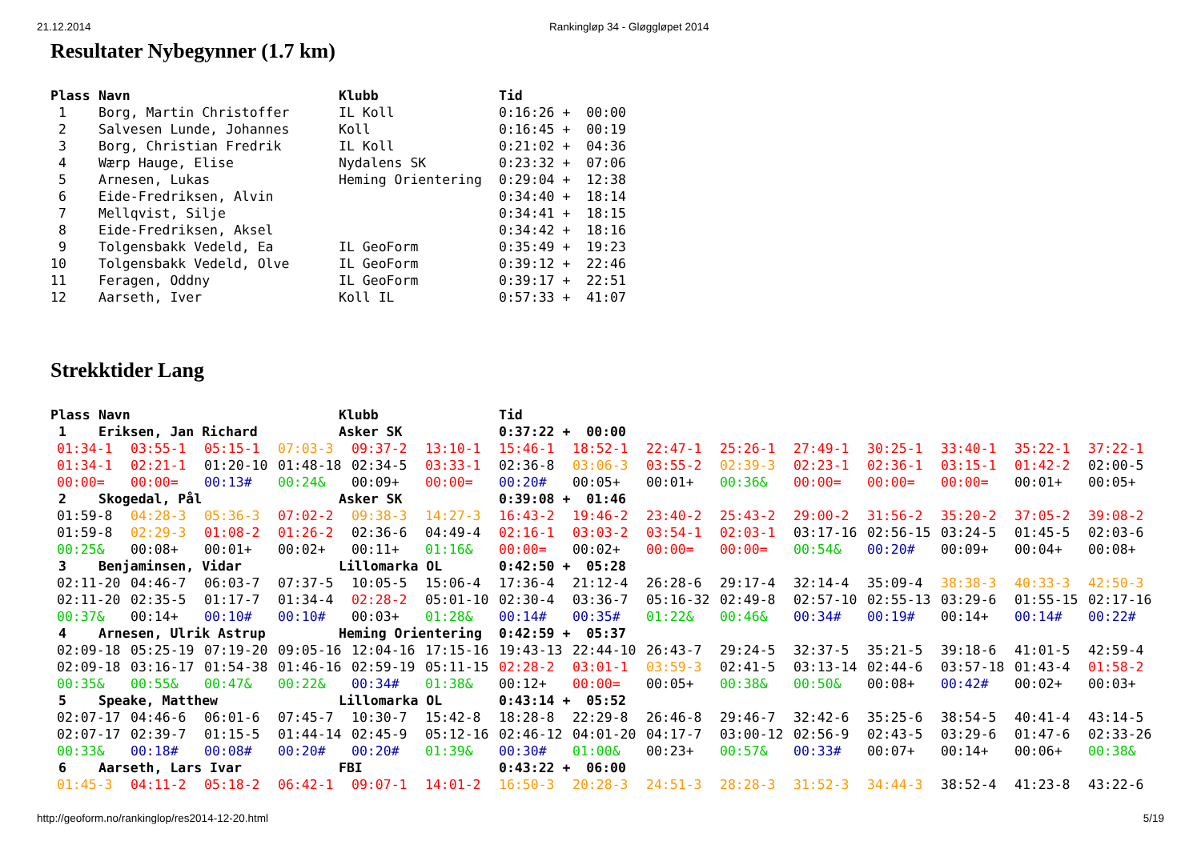21.12.2014 Rankingløp 34 - Gløggløpet 2014
Resultater Nybegynner (1.7 km)
| Plass | Navn | Klubb | Tid |
| --- | --- | --- | --- |
| 1 | Borg, Martin Christoffer | IL Koll | 0:16:26 + 00:00 |
| 2 | Salvesen Lunde, Johannes | Koll | 0:16:45 + 00:19 |
| 3 | Borg, Christian Fredrik | IL Koll | 0:21:02 + 04:36 |
| 4 | Wærp Hauge, Elise | Nydalens SK | 0:23:32 + 07:06 |
| 5 | Arnesen, Lukas | Heming Orientering | 0:29:04 + 12:38 |
| 6 | Eide-Fredriksen, Alvin | | 0:34:40 + 18:14 |
| 7 | Mellqvist, Silje | | 0:34:41 + 18:15 |
| 8 | Eide-Fredriksen, Aksel | | 0:34:42 + 18:16 |
| 9 | Tolgensbakk Vedeld, Ea | IL GeoForm | 0:35:49 + 19:23 |
| 10 | Tolgensbakk Vedeld, Olve | IL GeoForm | 0:39:12 + 22:46 |
| 11 | Feragen, Oddny | IL GeoForm | 0:39:17 + 22:51 |
| 12 | Aarseth, Iver | Koll IL | 0:57:33 + 41:07 |
Strekktider Lang
| Plass | Navn | Klubb | Tid |
| --- | --- | --- | --- |
| 1 | Eriksen, Jan Richard | Asker SK | 0:37:22 + 00:00 |
| 01:34-1 | 03:55-1 | 05:15-1 | 07:03-3 | 09:37-2 | 13:10-1 | 15:46-1 | 18:52-1 | 22:47-1 | 25:26-1 | 27:49-1 | 30:25-1 | 33:40-1 | 35:22-1 | 37:22-1 |
| 01:34-1 | 02:21-1 | 01:20-10 | 01:48-18 | 02:34-5 | 03:33-1 | 02:36-8 | 03:06-3 | 03:55-2 | 02:39-3 | 02:23-1 | 02:36-1 | 03:15-1 | 01:42-2 | 02:00-5 |
| 00:00= | 00:00= | 00:13# | 00:24& | 00:09+ | 00:00= | 00:20# | 00:05+ | 00:01+ | 00:36& | 00:00= | 00:00= | 00:00= | 00:01+ | 00:05+ |
| 2 | Skogedal, Pål | Asker SK | 0:39:08 + 01:46 |
| 01:59-8 | 04:28-3 | 05:36-3 | 07:02-2 | 09:38-3 | 14:27-3 | 16:43-2 | 19:46-2 | 23:40-2 | 25:43-2 | 29:00-2 | 31:56-2 | 35:20-2 | 37:05-2 | 39:08-2 |
| 01:59-8 | 02:29-3 | 01:08-2 | 01:26-2 | 02:36-6 | 04:49-4 | 02:16-1 | 03:03-2 | 03:54-1 | 02:03-1 | 03:17-16 | 02:56-15 | 03:24-5 | 01:45-5 | 02:03-6 |
| 00:25& | 00:08+ | 00:01+ | 00:02+ | 00:11+ | 01:16& | 00:00= | 00:02+ | 00:00= | 00:00= | 00:54& | 00:20# | 00:09+ | 00:04+ | 00:08+ |
| 3 | Benjaminsen, Vidar | Lillomarka OL | 0:42:50 + 05:28 |
| 02:11-20 | 04:46-7 | 06:03-7 | 07:37-5 | 10:05-5 | 15:06-4 | 17:36-4 | 21:12-4 | 26:28-6 | 29:17-4 | 32:14-4 | 35:09-4 | 38:38-3 | 40:33-3 | 42:50-3 |
| 02:11-20 | 02:35-5 | 01:17-7 | 01:34-4 | 02:28-2 | 05:01-10 | 02:30-4 | 03:36-7 | 05:16-32 | 02:49-8 | 02:57-10 | 02:55-13 | 03:29-6 | 01:55-15 | 02:17-16 |
| 00:37& | 00:14+ | 00:10# | 00:10# | 00:03+ | 01:28& | 00:14# | 00:35# | 01:22& | 00:46& | 00:34# | 00:19# | 00:14+ | 00:14# | 00:22# |
| 4 | Arnesen, Ulrik Astrup | Heming Orientering | 0:42:59 + 05:37 |
| 02:09-18 | 05:25-19 | 07:19-20 | 09:05-16 | 12:04-16 | 17:15-16 | 19:43-13 | 22:44-10 | 26:43-7 | 29:24-5 | 32:37-5 | 35:21-5 | 39:18-6 | 41:01-5 | 42:59-4 |
| 02:09-18 | 03:16-17 | 01:54-38 | 01:46-16 | 02:59-19 | 05:11-15 | 02:28-2 | 03:01-1 | 03:59-3 | 02:41-5 | 03:13-14 | 02:44-6 | 03:57-18 | 01:43-4 | 01:58-2 |
| 00:35& | 00:55& | 00:47& | 00:22& | 00:34# | 01:38& | 00:12+ | 00:00= | 00:05+ | 00:38& | 00:50& | 00:08+ | 00:42# | 00:02+ | 00:03+ |
| 5 | Speake, Matthew | Lillomarka OL | 0:43:14 + 05:52 |
| 02:07-17 | 04:46-6 | 06:01-6 | 07:45-7 | 10:30-7 | 15:42-8 | 18:28-8 | 22:29-8 | 26:46-8 | 29:46-7 | 32:42-6 | 35:25-6 | 38:54-5 | 40:41-4 | 43:14-5 |
| 02:07-17 | 02:39-7 | 01:15-5 | 01:44-14 | 02:45-9 | 05:12-16 | 02:46-12 | 04:01-20 | 04:17-7 | 03:00-12 | 02:56-9 | 02:43-5 | 03:29-6 | 01:47-6 | 02:33-26 |
| 00:33& | 00:18# | 00:08# | 00:20# | 00:20# | 01:39& | 00:30# | 01:00& | 00:23+ | 00:57& | 00:33# | 00:07+ | 00:14+ | 00:06+ | 00:38& |
| 6 | Aarseth, Lars Ivar | FBI | 0:43:22 + 06:00 |
| 01:45-3 | 04:11-2 | 05:18-2 | 06:42-1 | 09:07-1 | 14:01-2 | 16:50-3 | 20:28-3 | 24:51-3 | 28:28-3 | 31:52-3 | 34:44-3 | 38:52-4 | 41:23-8 | 43:22-6 |
http://geoform.no/rankinglop/res2014-12-20.html 5/19